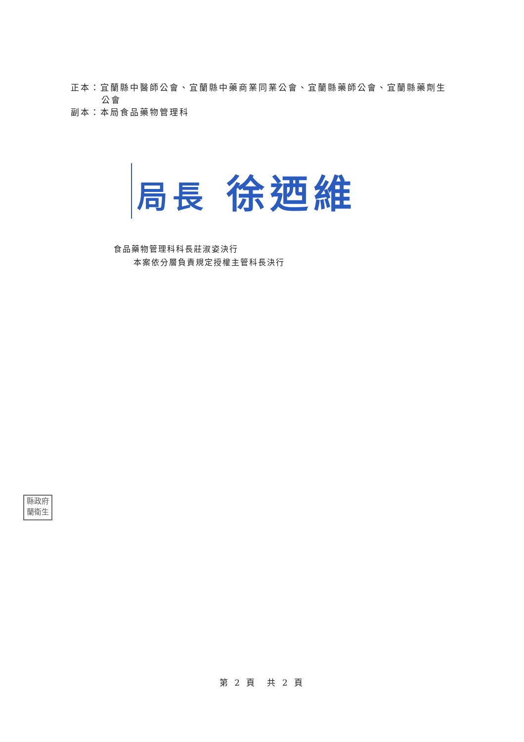正本：宜蘭縣中醫師公會、宜蘭縣中藥商業同業公會、宜蘭縣藥師公會、宜蘭縣藥劑生
公會
副本：本局食品藥物管理科
局長 徐迺維
食品藥物管理科科長莊淑姿決行
本案依分層負責規定授權主管科長決行
縣政府
蘭衛生
第 2 頁　共 2 頁